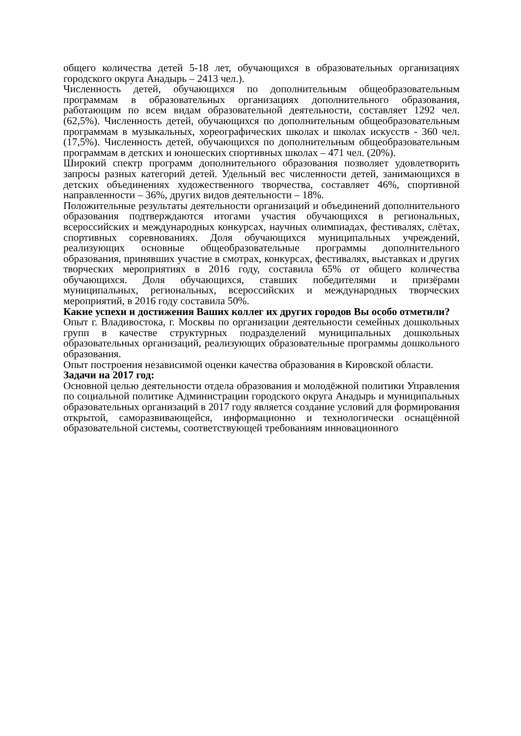общего количества детей 5-18 лет, обучающихся в образовательных организациях городского округа Анадырь – 2413 чел.).
Численность детей, обучающихся по дополнительным общеобразовательным программам в образовательных организациях дополнительного образования, работающим по всем видам образовательной деятельности, составляет 1292 чел. (62,5%). Численность детей, обучающихся по дополнительным общеобразовательным программам в музыкальных, хореографических школах и школах искусств - 360 чел. (17,5%). Численность детей, обучающихся по дополнительным общеобразовательным программам в детских и юношеских спортивных школах – 471 чел. (20%).
Широкий спектр программ дополнительного образования позволяет удовлетворить запросы разных категорий детей. Удельный вес численности детей, занимающихся в детских объединениях художественного творчества, составляет 46%, спортивной направленности – 36%, других видов деятельности – 18%.
Положительные результаты деятельности организаций и объединений дополнительного образования подтверждаются итогами участия обучающихся в региональных, всероссийских и международных конкурсах, научных олимпиадах, фестивалях, слётах, спортивных соревнованиях. Доля обучающихся муниципальных учреждений, реализующих основные общеобразовательные программы дополнительного образования, принявших участие в смотрах, конкурсах, фестивалях, выставках и других творческих мероприятиях в 2016 году, составила 65% от общего количества обучающихся. Доля обучающихся, ставших победителями и призёрами муниципальных, региональных, всероссийских и международных творческих мероприятий, в 2016 году составила 50%.
Какие успехи и достижения Ваших коллег их других городов Вы особо отметили?
Опыт г. Владивостока, г. Москвы по организации деятельности семейных дошкольных групп в качестве структурных подразделений муниципальных дошкольных образовательных организаций, реализующих образовательные программы дошкольного образования.
Опыт построения независимой оценки качества образования в Кировской области.
Задачи на 2017 год:
Основной целью деятельности отдела образования и молодёжной политики Управления по социальной политике Администрации городского округа Анадырь и муниципальных образовательных организаций в 2017 году является создание условий для формирования открытой, саморазвивающейся, информационно и технологически оснащённой образовательной системы, соответствующей требованиям инновационного